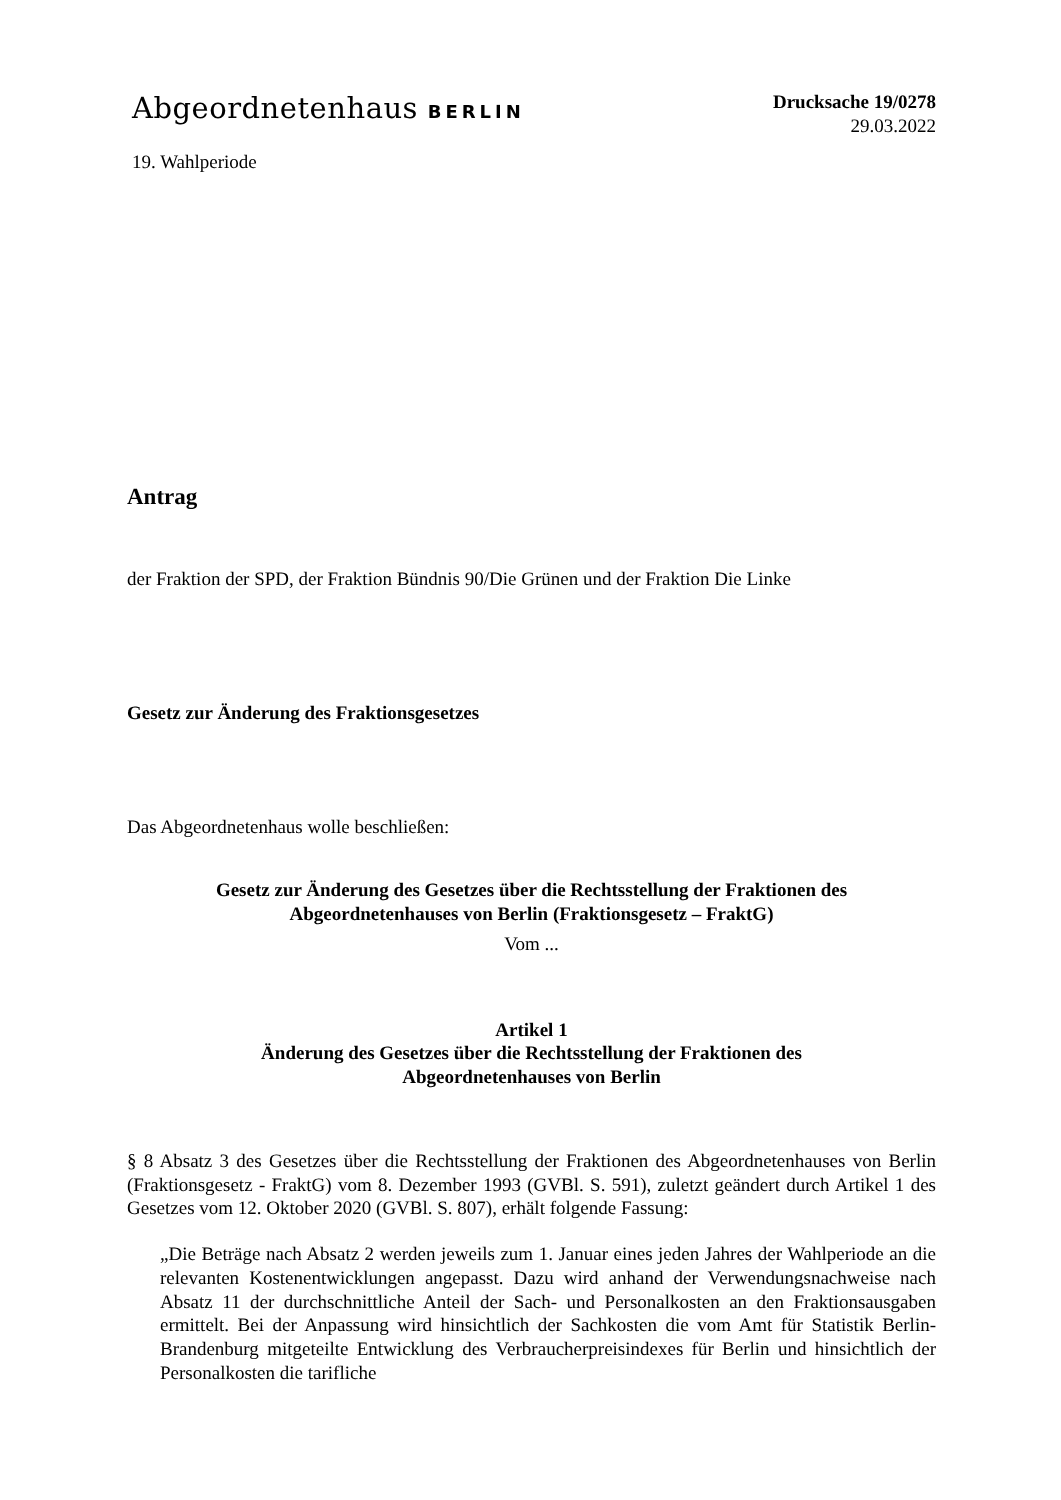Abgeordnetenhaus BERLIN Drucksache 19/0278
29.03.2022
19. Wahlperiode
Antrag
der Fraktion der SPD, der Fraktion Bündnis 90/Die Grünen und der Fraktion Die Linke
Gesetz zur Änderung des Fraktionsgesetzes
Das Abgeordnetenhaus wolle beschließen:
Gesetz zur Änderung des Gesetzes über die Rechtsstellung der Fraktionen des
Abgeordnetenhauses von Berlin (Fraktionsgesetz – FraktG)
Vom ...
Artikel 1
Änderung des Gesetzes über die Rechtsstellung der Fraktionen des
Abgeordnetenhauses von Berlin
§ 8 Absatz 3 des Gesetzes über die Rechtsstellung der Fraktionen des Abgeordnetenhauses von Berlin (Fraktionsgesetz - FraktG) vom 8. Dezember 1993 (GVBl. S. 591), zuletzt geändert durch Artikel 1 des Gesetzes vom 12. Oktober 2020 (GVBl. S. 807), erhält folgende Fassung:
„Die Beträge nach Absatz 2 werden jeweils zum 1. Januar eines jeden Jahres der Wahlperiode an die relevanten Kostenentwicklungen angepasst. Dazu wird anhand der Verwendungsnachweise nach Absatz 11 der durchschnittliche Anteil der Sach- und Personalkosten an den Fraktionsausgaben ermittelt. Bei der Anpassung wird hinsichtlich der Sachkosten die vom Amt für Statistik Berlin-Brandenburg mitgeteilte Entwicklung des Verbraucherpreisindexes für Berlin und hinsichtlich der Personalkosten die tarifliche